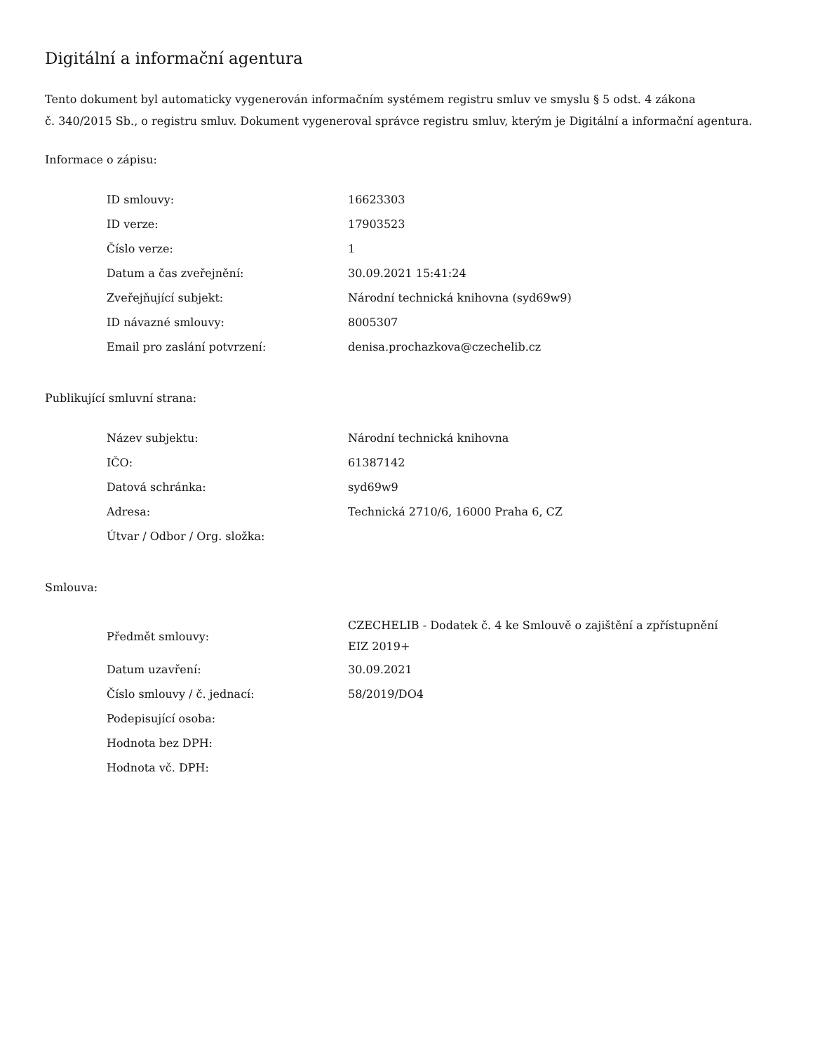Digitální a informační agentura
Tento dokument byl automaticky vygenerován informačním systémem registru smluv ve smyslu § 5 odst. 4 zákona
č. 340/2015 Sb., o registru smluv. Dokument vygeneroval správce registru smluv, kterým je Digitální a informační agentura.
Informace o zápisu:
| ID smlouvy: | 16623303 |
| ID verze: | 17903523 |
| Číslo verze: | 1 |
| Datum a čas zveřejnění: | 30.09.2021 15:41:24 |
| Zveřejňující subjekt: | Národní technická knihovna (syd69w9) |
| ID návazné smlouvy: | 8005307 |
| Email pro zaslání potvrzení: | denisa.prochazkova@czechelib.cz |
Publikující smluvní strana:
| Název subjektu: | Národní technická knihovna |
| IČO: | 61387142 |
| Datová schránka: | syd69w9 |
| Adresa: | Technická 2710/6, 16000 Praha 6, CZ |
| Útvar / Odbor / Org. složka: | |
Smlouva:
| Předmět smlouvy: | CZECHELIB - Dodatek č. 4 ke Smlouvě o zajištění a zpřístupnění EIZ 2019+ |
| Datum uzavření: | 30.09.2021 |
| Číslo smlouvy / č. jednací: | 58/2019/DO4 |
| Podepisující osoba: | |
| Hodnota bez DPH: | |
| Hodnota vč. DPH: | |